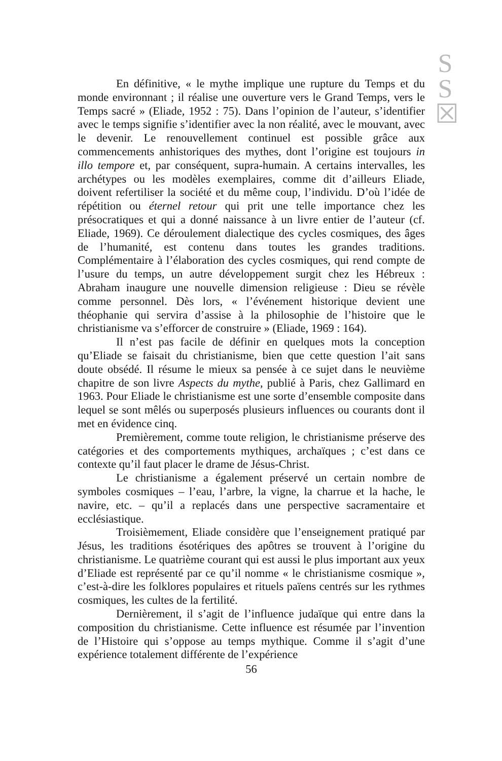S
S
☒
En définitive, « le mythe implique une rupture du Temps et du monde environnant ; il réalise une ouverture vers le Grand Temps, vers le Temps sacré » (Eliade, 1952 : 75). Dans l’opinion de l’auteur, s’identifier avec le temps signifie s’identifier avec la non réalité, avec le mouvant, avec le devenir. Le renouvellement continuel est possible grâce aux commencements anhistoriques des mythes, dont l’origine est toujours in illo tempore et, par conséquent, supra-humain. A certains intervalles, les archétypes ou les modèles exemplaires, comme dit d’ailleurs Eliade, doivent refertiliser la société et du même coup, l’individu. D’où l’idée de répétition ou éternel retour qui prit une telle importance chez les présocratiques et qui a donné naissance à un livre entier de l’auteur (cf. Eliade, 1969). Ce déroulement dialectique des cycles cosmiques, des âges de l’humanité, est contenu dans toutes les grandes traditions. Complémentaire à l’élaboration des cycles cosmiques, qui rend compte de l’usure du temps, un autre développement surgit chez les Hébreux : Abraham inaugure une nouvelle dimension religieuse : Dieu se révèle comme personnel. Dès lors, « l’événement historique devient une théophanie qui servira d’assise à la philosophie de l’histoire que le christianisme va s’efforcer de construire » (Eliade, 1969 : 164).
Il n’est pas facile de définir en quelques mots la conception qu’Eliade se faisait du christianisme, bien que cette question l’ait sans doute obsédé. Il résume le mieux sa pensée à ce sujet dans le neuvième chapitre de son livre Aspects du mythe, publié à Paris, chez Gallimard en 1963. Pour Eliade le christianisme est une sorte d’ensemble composite dans lequel se sont mêlés ou superposés plusieurs influences ou courants dont il met en évidence cinq.
Premièrement, comme toute religion, le christianisme préserve des catégories et des comportements mythiques, archaïques ; c’est dans ce contexte qu’il faut placer le drame de Jésus-Christ.
Le christianisme a également préservé un certain nombre de symboles cosmiques – l’eau, l’arbre, la vigne, la charrue et la hache, le navire, etc. – qu’il a replacés dans une perspective sacramentaire et ecclésiastique.
Troisièmement, Eliade considère que l’enseignement pratiqué par Jésus, les traditions ésotériques des apôtres se trouvent à l’origine du christianisme. Le quatrième courant qui est aussi le plus important aux yeux d’Eliade est représenté par ce qu’il nomme « le christianisme cosmique », c’est-à-dire les folklores populaires et rituels païens centrés sur les rythmes cosmiques, les cultes de la fertilité.
Dernièrement, il s’agit de l’influence judaïque qui entre dans la composition du christianisme. Cette influence est résumée par l’invention de l’Histoire qui s’oppose au temps mythique. Comme il s’agit d’une expérience totalement différente de l’expérience
56